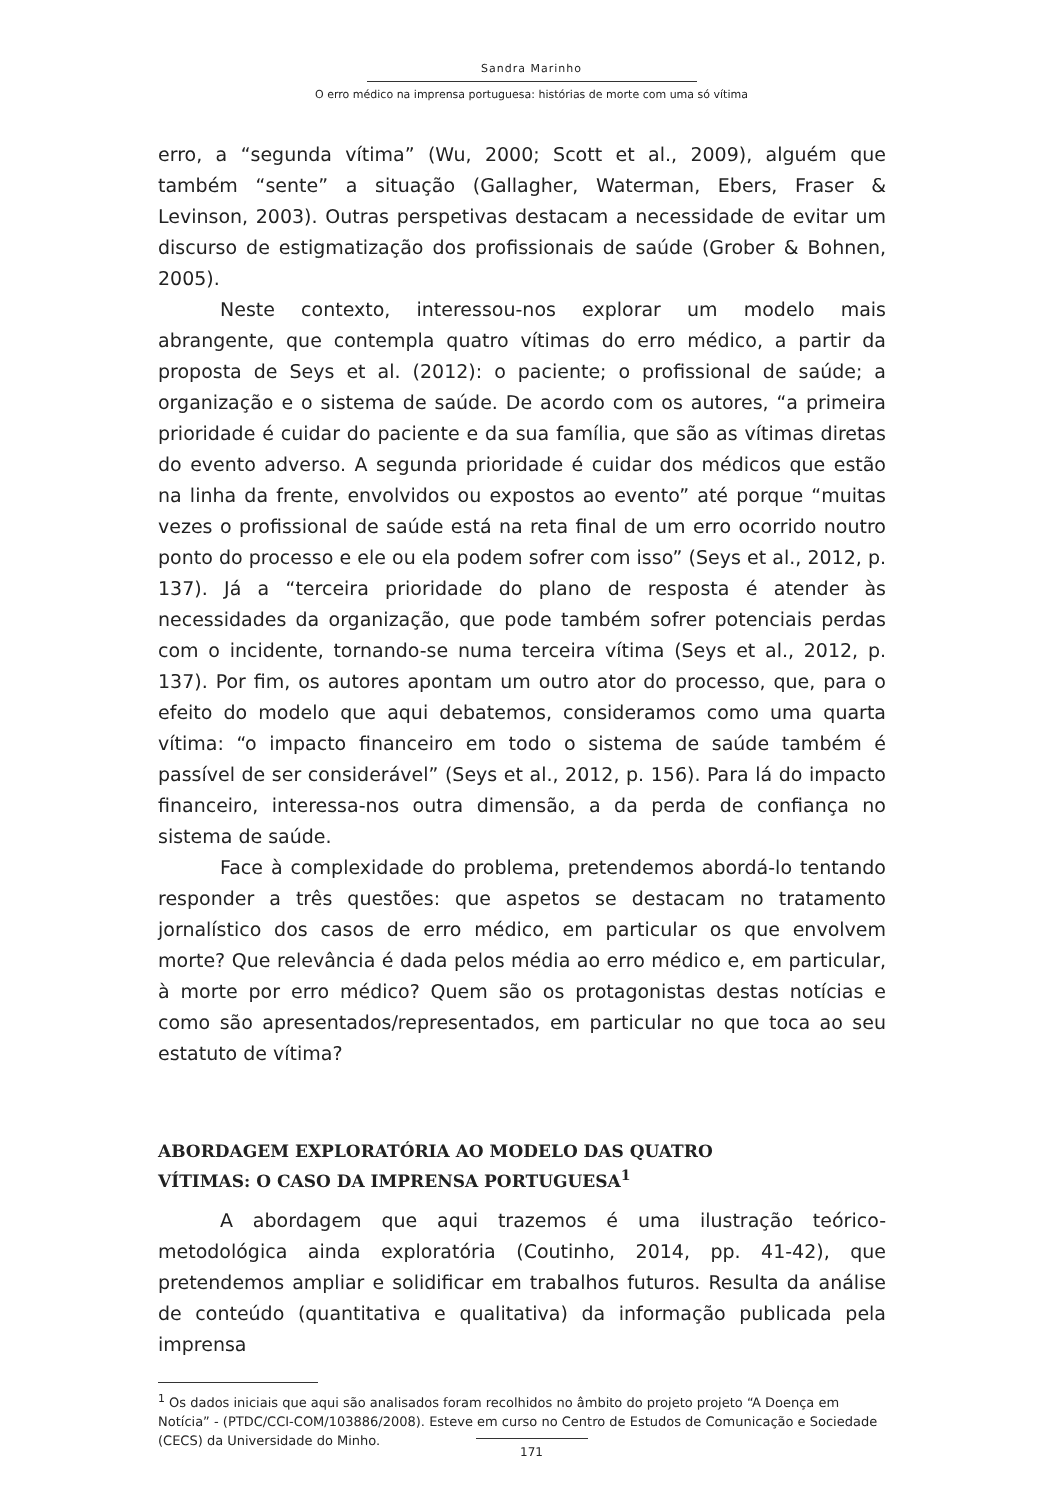Sandra Marinho
O erro médico na imprensa portuguesa: histórias de morte com uma só vítima
erro, a “segunda vítima” (Wu, 2000; Scott et al., 2009), alguém que também “sente” a situação (Gallagher, Waterman, Ebers, Fraser & Levinson, 2003). Outras perspetivas destacam a necessidade de evitar um discurso de estigmatização dos profissionais de saúde (Grober & Bohnen, 2005).
Neste contexto, interessou-nos explorar um modelo mais abrangente, que contempla quatro vítimas do erro médico, a partir da proposta de Seys et al. (2012): o paciente; o profissional de saúde; a organização e o sistema de saúde. De acordo com os autores, “a primeira prioridade é cuidar do paciente e da sua família, que são as vítimas diretas do evento adverso. A segunda prioridade é cuidar dos médicos que estão na linha da frente, envolvidos ou expostos ao evento” até porque “muitas vezes o profissional de saúde está na reta final de um erro ocorrido noutro ponto do processo e ele ou ela podem sofrer com isso” (Seys et al., 2012, p. 137). Já a “terceira prioridade do plano de resposta é atender às necessidades da organização, que pode também sofrer potenciais perdas com o incidente, tornando-se numa terceira vítima (Seys et al., 2012, p. 137). Por fim, os autores apontam um outro ator do processo, que, para o efeito do modelo que aqui debatemos, consideramos como uma quarta vítima: “o impacto financeiro em todo o sistema de saúde também é passível de ser considerável” (Seys et al., 2012, p. 156). Para lá do impacto financeiro, interessa-nos outra dimensão, a da perda de confiança no sistema de saúde.
Face à complexidade do problema, pretendemos abordá-lo tentando responder a três questões: que aspetos se destacam no tratamento jornalístico dos casos de erro médico, em particular os que envolvem morte? Que relevância é dada pelos média ao erro médico e, em particular, à morte por erro médico? Quem são os protagonistas destas notícias e como são apresentados/representados, em particular no que toca ao seu estatuto de vítima?
ABORDAGEM EXPLORATÓRIA AO MODELO DAS QUATRO
VÍTIMAS: O CASO DA IMPRENSA PORTUGUESA<sup>1</sup>
A abordagem que aqui trazemos é uma ilustração teórico-metodológica ainda exploratória (Coutinho, 2014, pp. 41-42), que pretendemos ampliar e solidificar em trabalhos futuros. Resulta da análise de conteúdo (quantitativa e qualitativa) da informação publicada pela imprensa
<sup>1</sup> Os dados iniciais que aqui são analisados foram recolhidos no âmbito do projeto projeto “A Doença em Notícia” - (PTDC/CCI-COM/103886/2008). Esteve em curso no Centro de Estudos de Comunicação e Sociedade (CECS) da Universidade do Minho.
171